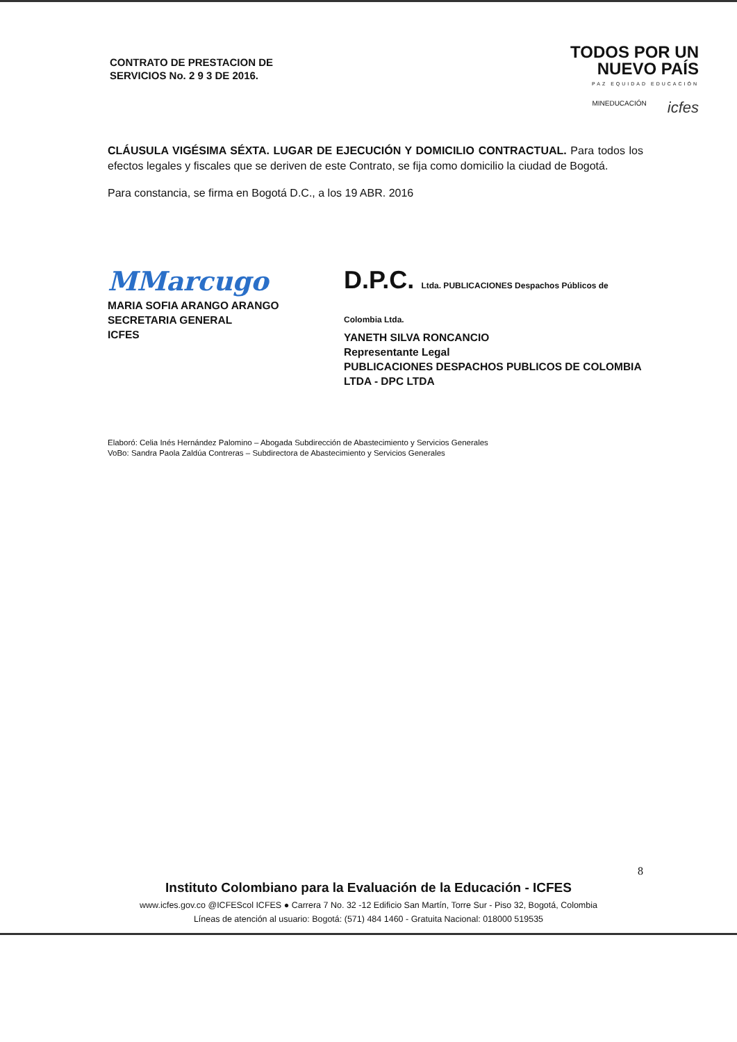CONTRATO DE PRESTACION DE
SERVICIOS No. 2 9 3 DE 2016.
TODOS POR UN
NUEVO PAÍS
PAZ EQUIDAD EDUCACIÓN
MINEDUCACIÓN icfes
CLÁUSULA VIGÉSIMA SÉXTA. LUGAR DE EJECUCIÓN Y DOMICILIO CONTRACTUAL. Para todos los efectos legales y fiscales que se deriven de este Contrato, se fija como domicilio la ciudad de Bogotá.
Para constancia, se firma en Bogotá D.C., a los 19 ABR. 2016
MMarcugo
MARIA SOFIA ARANGO ARANGO
SECRETARIA GENERAL
ICFES
D.P.C. Ltda. PUBLICACIONES Despachos Públicos de Colombia Ltda.
YANETH SILVA RONCANCIO
Representante Legal
PUBLICACIONES DESPACHOS PUBLICOS DE COLOMBIA LTDA - DPC LTDA
Elaboró: Celia Inés Hernández Palomino – Abogada Subdirección de Abastecimiento y Servicios Generales
VoBo: Sandra Paola Zaldúa Contreras – Subdirectora de Abastecimiento y Servicios Generales
8
Instituto Colombiano para la Evaluación de la Educación - ICFES
www.icfes.gov.co @ICFEScol ICFES ● Carrera 7 No. 32 -12 Edificio San Martín, Torre Sur - Piso 32, Bogotá, Colombia
Líneas de atención al usuario: Bogotá: (571) 484 1460 - Gratuita Nacional: 018000 519535